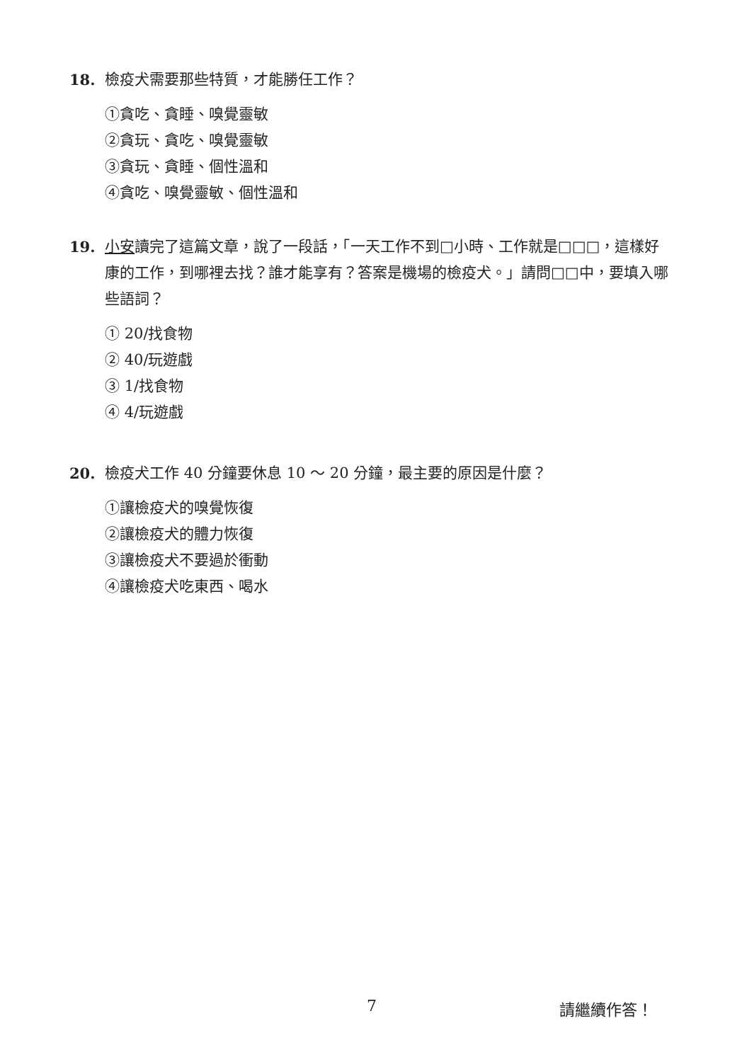18. 檢疫犬需要那些特質，才能勝任工作？
①貪吃、貪睡、嗅覺靈敏
②貪玩、貪吃、嗅覺靈敏
③貪玩、貪睡、個性溫和
④貪吃、嗅覺靈敏、個性溫和
19. 小安讀完了這篇文章，說了一段話，「一天工作不到□小時、工作就是□□□，這樣好康的工作，到哪裡去找？誰才能享有？答案是機場的檢疫犬。」請問□□中，要填入哪些語詞？
① 20/找食物
② 40/玩遊戲
③ 1/找食物
④ 4/玩遊戲
20. 檢疫犬工作 40 分鐘要休息 10 ～ 20 分鐘，最主要的原因是什麼？
①讓檢疫犬的嗅覺恢復
②讓檢疫犬的體力恢復
③讓檢疫犬不要過於衝動
④讓檢疫犬吃東西、喝水
7 請繼續作答！